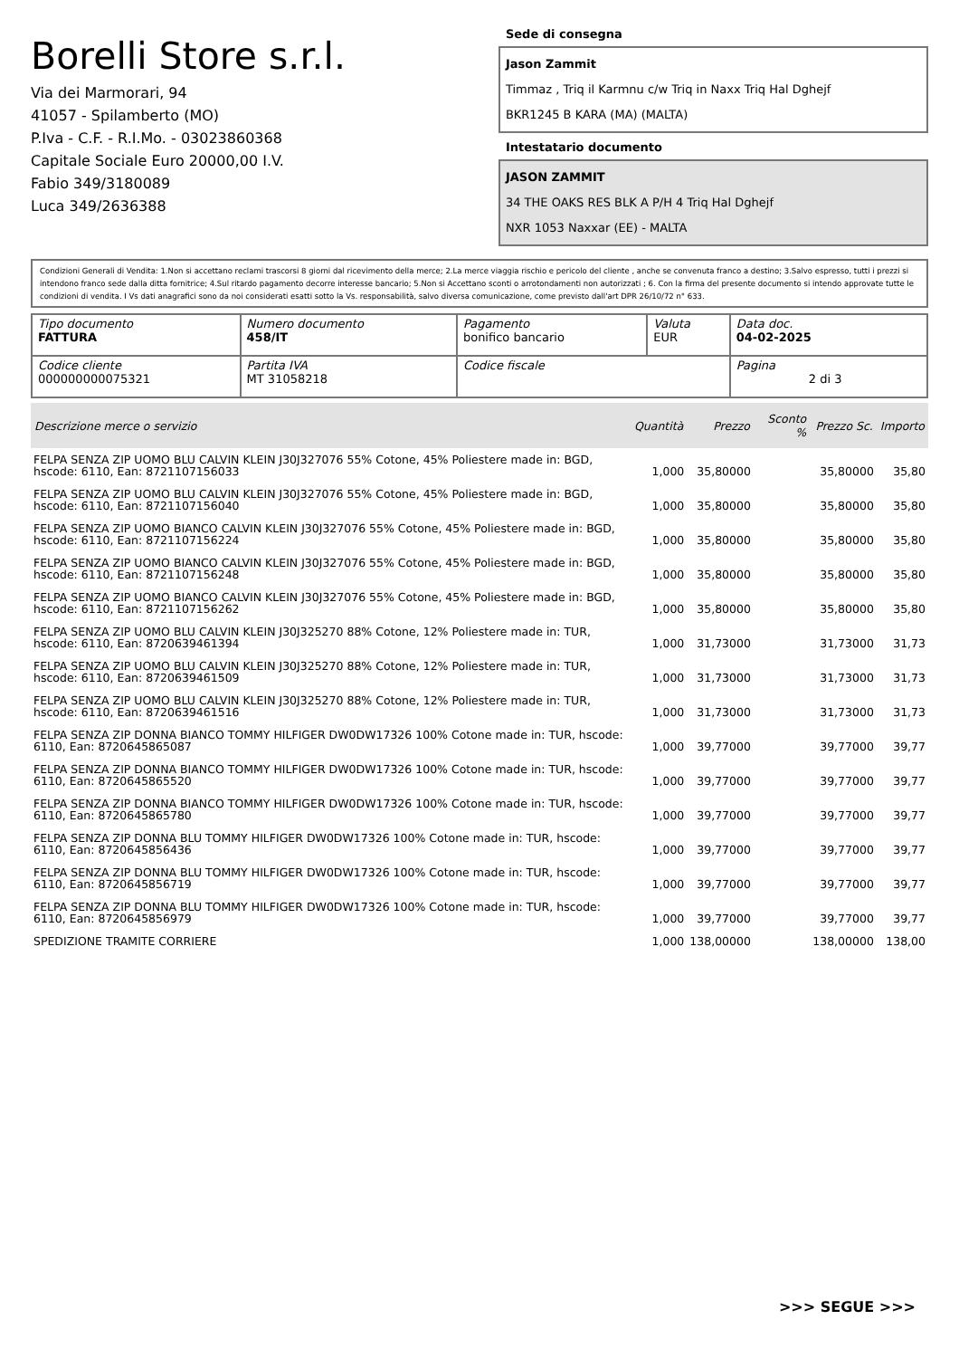Borelli Store s.r.l.
Via dei Marmorari, 94
41057 - Spilamberto (MO)
P.Iva - C.F. - R.I.Mo. - 03023860368
Capitale Sociale Euro 20000,00 I.V.
Fabio 349/3180089
Luca 349/2636388
Sede di consegna
Jason Zammit
Timmaz , Triq il Karmnu c/w Triq in Naxx Triq Hal Dghejf
BKR1245 B KARA (MA) (MALTA)
Intestatario documento
JASON ZAMMIT
34 THE OAKS RES BLK A P/H 4 Triq Hal Dghejf
NXR 1053 Naxxar (EE) - MALTA
Condizioni Generali di Vendita: 1.Non si accettano reclami trascorsi 8 giorni dal ricevimento della merce; 2.La merce viaggia rischio e pericolo del cliente , anche se convenuta franco a destino; 3.Salvo espresso, tutti i prezzi si intendono franco sede dalla ditta fornitrice; 4.Sul ritardo pagamento decorre interesse bancario; 5.Non si Accettano sconti o arrotondamenti non autorizzati ; 6. Con la firma del presente documento si intendo approvate tutte le condizioni di vendita. I Vs dati anagrafici sono da noi considerati esatti sotto la Vs. responsabilità, salvo diversa comunicazione, come previsto dall'art DPR 26/10/72 n° 633.
| Tipo documento FATTURA | Numero documento 458/IT | Pagamento bonifico bancario | Valuta EUR | Data doc. 04-02-2025 |
| Codice cliente 000000000075321 | Partita IVA MT 31058218 | Codice fiscale | | Pagina 2 di 3 |
| Descrizione merce o servizio | Quantità | Prezzo | Sconto % | Prezzo Sc. | Importo |
| --- | --- | --- | --- | --- | --- |
| FELPA SENZA ZIP UOMO BLU CALVIN KLEIN J30J327076 55% Cotone, 45% Poliestere made in: BGD, hscode: 6110, Ean: 8721107156033 | 1,000 | 35,80000 | | 35,80000 | 35,80 |
| FELPA SENZA ZIP UOMO BLU CALVIN KLEIN J30J327076 55% Cotone, 45% Poliestere made in: BGD, hscode: 6110, Ean: 8721107156040 | 1,000 | 35,80000 | | 35,80000 | 35,80 |
| FELPA SENZA ZIP UOMO BIANCO CALVIN KLEIN J30J327076 55% Cotone, 45% Poliestere made in: BGD, hscode: 6110, Ean: 8721107156224 | 1,000 | 35,80000 | | 35,80000 | 35,80 |
| FELPA SENZA ZIP UOMO BIANCO CALVIN KLEIN J30J327076 55% Cotone, 45% Poliestere made in: BGD, hscode: 6110, Ean: 8721107156248 | 1,000 | 35,80000 | | 35,80000 | 35,80 |
| FELPA SENZA ZIP UOMO BIANCO CALVIN KLEIN J30J327076 55% Cotone, 45% Poliestere made in: BGD, hscode: 6110, Ean: 8721107156262 | 1,000 | 35,80000 | | 35,80000 | 35,80 |
| FELPA SENZA ZIP UOMO BLU CALVIN KLEIN J30J325270 88% Cotone, 12% Poliestere made in: TUR, hscode: 6110, Ean: 8720639461394 | 1,000 | 31,73000 | | 31,73000 | 31,73 |
| FELPA SENZA ZIP UOMO BLU CALVIN KLEIN J30J325270 88% Cotone, 12% Poliestere made in: TUR, hscode: 6110, Ean: 8720639461509 | 1,000 | 31,73000 | | 31,73000 | 31,73 |
| FELPA SENZA ZIP UOMO BLU CALVIN KLEIN J30J325270 88% Cotone, 12% Poliestere made in: TUR, hscode: 6110, Ean: 8720639461516 | 1,000 | 31,73000 | | 31,73000 | 31,73 |
| FELPA SENZA ZIP DONNA BIANCO TOMMY HILFIGER DW0DW17326 100% Cotone made in: TUR, hscode: 6110, Ean: 8720645865087 | 1,000 | 39,77000 | | 39,77000 | 39,77 |
| FELPA SENZA ZIP DONNA BIANCO TOMMY HILFIGER DW0DW17326 100% Cotone made in: TUR, hscode: 6110, Ean: 8720645865520 | 1,000 | 39,77000 | | 39,77000 | 39,77 |
| FELPA SENZA ZIP DONNA BIANCO TOMMY HILFIGER DW0DW17326 100% Cotone made in: TUR, hscode: 6110, Ean: 8720645865780 | 1,000 | 39,77000 | | 39,77000 | 39,77 |
| FELPA SENZA ZIP DONNA BLU TOMMY HILFIGER DW0DW17326 100% Cotone made in: TUR, hscode: 6110, Ean: 8720645856436 | 1,000 | 39,77000 | | 39,77000 | 39,77 |
| FELPA SENZA ZIP DONNA BLU TOMMY HILFIGER DW0DW17326 100% Cotone made in: TUR, hscode: 6110, Ean: 8720645856719 | 1,000 | 39,77000 | | 39,77000 | 39,77 |
| FELPA SENZA ZIP DONNA BLU TOMMY HILFIGER DW0DW17326 100% Cotone made in: TUR, hscode: 6110, Ean: 8720645856979 | 1,000 | 39,77000 | | 39,77000 | 39,77 |
| SPEDIZIONE TRAMITE CORRIERE | 1,000 | 138,00000 | | 138,00000 | 138,00 |
>>> SEGUE >>>